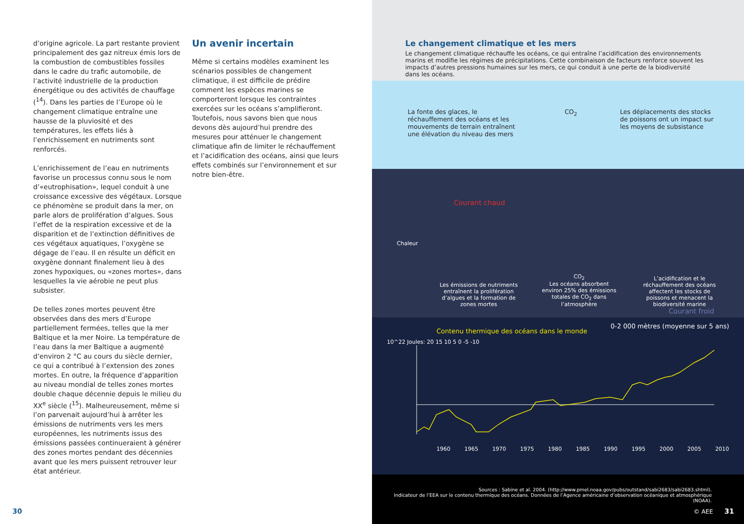d’origine agricole. La part restante provient principalement des gaz nitreux émis lors de la combustion de combustibles fossiles dans le cadre du trafic automobile, de l’activité industrielle de la production énergétique ou des activités de chauffage (<sup>14</sup>). Dans les parties de l’Europe où le changement climatique entraîne une hausse de la pluviosité et des températures, les effets liés à l’enrichissement en nutriments sont renforcés.
L’enrichissement de l’eau en nutriments favorise un processus connu sous le nom d’«eutrophisation», lequel conduit à une croissance excessive des végétaux. Lorsque ce phénomène se produit dans la mer, on parle alors de prolifération d’algues. Sous l’effet de la respiration excessive et de la disparition et de l’extinction définitives de ces végétaux aquatiques, l’oxygène se dégage de l’eau. Il en résulte un déficit en oxygène donnant finalement lieu à des zones hypoxiques, ou «zones mortes», dans lesquelles la vie aérobie ne peut plus subsister.
De telles zones mortes peuvent être observées dans des mers d’Europe partiellement fermées, telles que la mer Baltique et la mer Noire. La température de l’eau dans la mer Baltique a augmenté d’environ 2 °C au cours du siècle dernier, ce qui a contribué à l’extension des zones mortes. En outre, la fréquence d’apparition au niveau mondial de telles zones mortes double chaque décennie depuis le milieu du XX<sup>e</sup> siècle (<sup>15</sup>). Malheureusement, même si l’on parvenait aujourd’hui à arrêter les émissions de nutriments vers les mers européennes, les nutriments issus des émissions passées continueraient à générer des zones mortes pendant des décennies avant que les mers puissent retrouver leur état antérieur.
Un avenir incertain
Même si certains modèles examinent les scénarios possibles de changement climatique, il est difficile de prédire comment les espèces marines se comporteront lorsque les contraintes exercées sur les océans s’amplifieront. Toutefois, nous savons bien que nous devons dès aujourd’hui prendre des mesures pour atténuer le changement climatique afin de limiter le réchauffement et l’acidification des océans, ainsi que leurs effets combinés sur l’environnement et sur notre bien-être.
30
Le changement climatique et les mers
Le changement climatique réchauffe les océans, ce qui entraîne l’acidification des environnements marins et modifie les régimes de précipitations. Cette combinaison de facteurs renforce souvent les impacts d’autres pressions humaines sur les mers, ce qui conduit à une perte de la biodiversité dans les océans.
La fonte des glaces, le réchauffement des océans et les mouvements de terrain entraînent une élévation du niveau des mers
CO<sub>2</sub> Les déplacements des stocks de poissons ont un impact sur les moyens de subsistance
Courant chaud
Chaleur
Les émissions de nutriments entraînent la prolifération d’algues et la formation de zones mortes CO<sub>2</sub>
Les océans absorbent environ 25% des émissions totales de CO<sub>2</sub> dans l’atmosphère L’acidification et le réchauffement des océans affectent les stocks de poissons et menacent la biodiversité marine
Courant froid
Contenu thermique des océans dans le monde 0-2 000 mètres (moyenne sur 5 ans)
10^22 Joules: 20 15 10 5 0 -5 -10
1960 1965 1970 1975 1980 1985 1990 1995 2000 2005 2010
Sources : Sabine et al. 2004. (http://www.pmel.noaa.gov/pubs/outstand/sabi2683/sabi2683.shtml).
Indicateur de l’EEA sur le contenu thermique des océans. Données de l’Agence américaine d’observation océanique et atmosphérique (NOAA).
© AEE 31